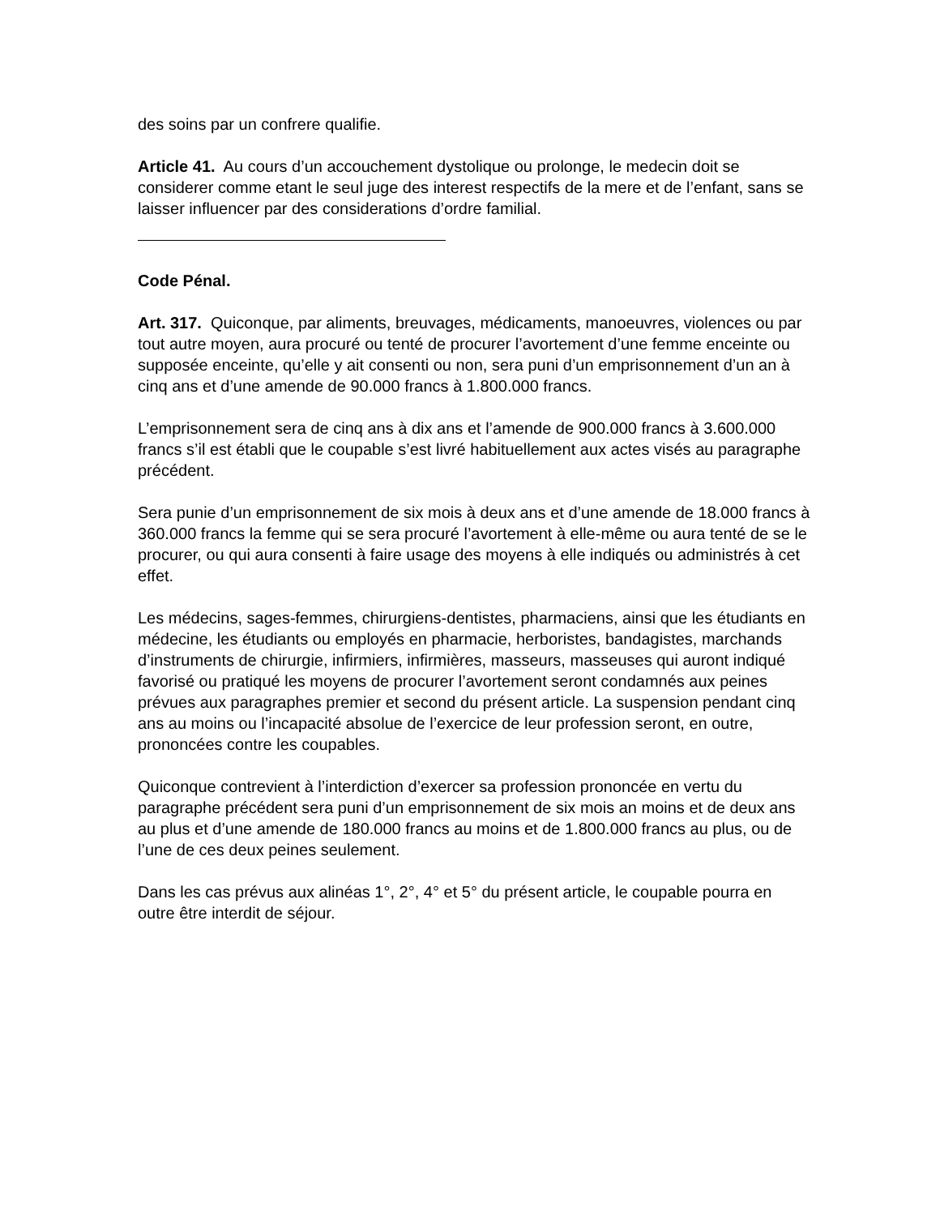des soins par un confrere qualifie.
Article 41. Au cours d’un accouchement dystolique ou prolonge, le medecin doit se considerer comme etant le seul juge des interest respectifs de la mere et de l’enfant, sans se laisser influencer par des considerations d’ordre familial.
Code Pénal.
Art. 317. Quiconque, par aliments, breuvages, médicaments, manoeuvres, violences ou par tout autre moyen, aura procuré ou tenté de procurer l’avortement d’une femme enceinte ou supposée enceinte, qu’elle y ait consenti ou non, sera puni d’un emprisonnement d’un an à cinq ans et d’une amende de 90.000 francs à 1.800.000 francs.
L’emprisonnement sera de cinq ans à dix ans et l’amende de 900.000 francs à 3.600.000 francs s’il est établi que le coupable s’est livré habituellement aux actes visés au paragraphe précédent.
Sera punie d’un emprisonnement de six mois à deux ans et d’une amende de 18.000 francs à 360.000 francs la femme qui se sera procuré l’avortement à elle-même ou aura tenté de se le procurer, ou qui aura consenti à faire usage des moyens à elle indiqués ou administrés à cet effet.
Les médecins, sages-femmes, chirurgiens-dentistes, pharmaciens, ainsi que les étudiants en médecine, les étudiants ou employés en pharmacie, herboristes, bandagistes, marchands d’instruments de chirurgie, infirmiers, infirmières, masseurs, masseuses qui auront indiqué favorisé ou pratiqué les moyens de procurer l’avortement seront condamnés aux peines prévues aux paragraphes premier et second du présent article. La suspension pendant cinq ans au moins ou l’incapacité absolue de l’exercice de leur profession seront, en outre, prononcées contre les coupables.
Quiconque contrevient à l’interdiction d’exercer sa profession prononcée en vertu du paragraphe précédent sera puni d’un emprisonnement de six mois an moins et de deux ans au plus et d’une amende de 180.000 francs au moins et de 1.800.000 francs au plus, ou de l’une de ces deux peines seulement.
Dans les cas prévus aux alinéas 1°, 2°, 4° et 5° du présent article, le coupable pourra en outre être interdit de séjour.